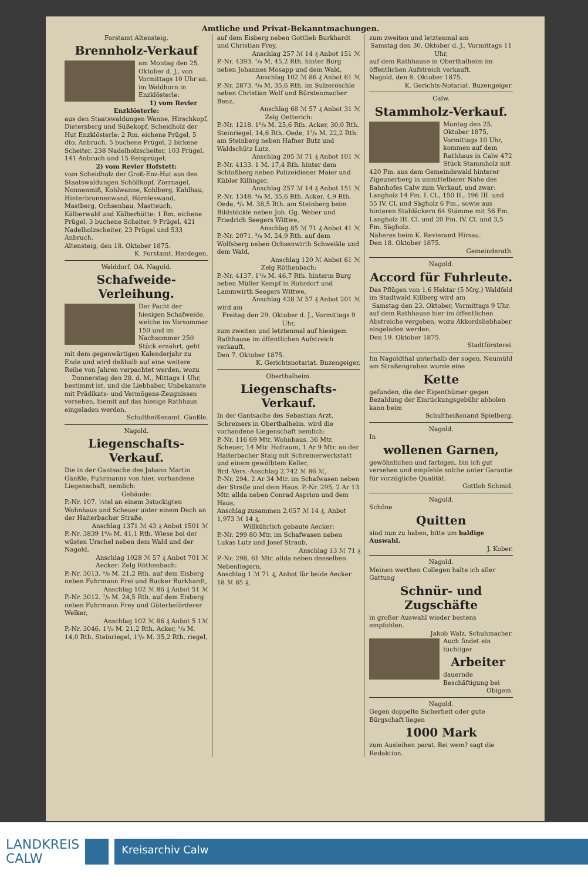Amtliche und Privat-Bekanntmachungen.
Forstamt Altensteig.
Brennholz-Verkauf
am Montag den 25. Oktober d. J., von Vormittags 10 Uhr an, im Waldhorn in Enzklösterle:
1) vom Revier Enzklösterle:
aus den Staatswaldungen Wanne, Hirschkopf, Dietersberg und Süßekopf, Scheidholz der Hut Enzklösterle: 2 Rm. eichene Prügel, 5 dto. Anbruch, 5 buchene Prügel, 2 birkene Scheiter, 238 Nadelholzscheiter, 103 Prügel, 141 Anbruch und 15 Reisprügel;
2) vom Revier Hofstett:
vom Scheidholz der Groß-Enz-Hut aus den Staatswaldungen Schöllkopf, Zörrnagel, Nonnenmiß, Kohlwanne, Kohlberg, Kahlhau, Hinterbronnenwand, Hörnleswand, Mastberg, Ochsenhau, Mastteuch, Kälberwald und Kälberhütte: 1 Rm. eichene Prügel, 3 buchene Scheiter, 9 Prügel, 421 Nadelholzscheiter, 23 Prügel und 533 Anbruch.
Altensteig, den 18. Oktober 1875.
K. Forstamt. Herdegen.
Walddorf, OA. Nagold.
Schafweide-Verleihung.
Der Pacht der hiesigen Schafweide, welche im Vorsommer 150 und im Nachsommer 250 Stück ernährt, geht mit dem gegenwärtigen Kalenderjahr zu Ende und wird deßhalb auf eine weitere Reihe von Jahren verpachtet werden, wozu
Donnerstag den 28. d. M., Mittags 1 Uhr,
bestimmt ist, und die Liebhaber, Unbekannte mit Prädikats- und Vermögens-Zeugnissen versehen, hiemit auf das hiesige Rathhaus eingeladen werden.
Schultheißenamt. Gänßle.
Nagold.
Liegenschafts-Verkauf.
Die in der Gantsache des Johann Martin Gänßle, Fuhrmanns von hier, vorhandene Liegenschaft, nemlich:
Gebäude:
P.-Nr. 107. ¼tel an einem 3stockigten Wohnhaus und Scheuer unter einem Dach an der Haiterbacher Straße,
Anschlag 1371 ℳ 43 ₰ Anbot 1501 ℳ
P.-Nr. 3839 1⁶/₈ M. 41,1 Rth. Wiese bei der wüsten Urschel neben dem Wald und der Nagold,
Anschlag 1028 ℳ 57 ₰ Anbot 701 ℳ
Aecker: Zelg Röthenbach:
P.-Nr. 3013. ⁶/₈ M. 21,2 Rth. auf dem Eisberg neben Fuhrmann Frei und Bucker Burkhardt,
Anschlag 102 ℳ 86 ₰ Anbot 51 ℳ
P.-Nr. 3012. ⁷/₈ M. 24,5 Rth. auf dem Eisberg neben Fuhrmann Frey und Güterbeförderer Welker,
Anschlag 102 ℳ 86 ₰ Anbot 5 1ℳ
P.-Nr. 3046. 1³/₈ M. 21,2 Rth. Acker, ⁵/₈ M. 14,0 Rth. Steinriegel, 1³/₈ M. 35,2 Rth. riegel,
auf dem Eisberg neben Gottlieb Burkhardt und Christian Frey,
Anschlag 257 ℳ 14 ₰ Anbot 151 ℳ
P.-Nr. 4393. ⁷/₈ M. 45,2 Rth. hinter Burg neben Johannes Mosapp und dem Wald,
Anschlag 102 ℳ 86 ₰ Anbot 61 ℳ
P.-Nr. 2873. ⁴/₈ M. 35,6 Rth. im Sulzeröschle neben Christian Wolf und Bürstenmacher Benz,
Anschlag 68 ℳ 57 ₰ Anbot 31 ℳ
Zelg Oetterich:
P.-Nr. 1218. 1⁶/₈ M. 25,6 Rth. Acker, 30,0 Rth. Steinriegel, 14,6 Rth. Oede, 1⁷/₈ M. 22,2 Rth. am Steinberg neben Hafner Butz und Waldschütz Lutz,
Anschlag 205 ℳ 71 ₰ Anbot 101 ℳ
P.-Nr. 4133. 1 M. 17,4 Rth. hinter dem Schloßberg neben Polizeidiener Maier und Kübler Killinger,
Anschlag 257 ℳ 14 ₰ Anbot 151 ℳ
P.-Nr. 1348. ⁴/₈ M. 35,6 Rth. Acker, 4,9 Rth. Oede, ⁴/₈ M. 38,5 Rth. am Steinberg beim Bildstöckle neben Joh. Gg. Weber und Friedrich Seegers Wittwe,
Anschlag 85 ℳ 71 ₰ Anbot 41 ℳ
P.-Nr. 2071. ³/₈ M. 24,9 Rth. auf dem Wolfsberg neben Ochsenwirth Schweikle und dem Wald,
Anschlag 120 ℳ Anbot 61 ℳ
Zelg Röthenbach:
P.-Nr. 4137. 1¹/₈ M. 46,7 Rth. hinterm Burg neben Müller Kempf in Rohrdorf und Lammwirth Seegers Wittwe,
Anschlag 428 ℳ 57 ₰ Anbot 201 ℳ
wird am
Freitag den 29. Oktober d. J., Vormittags 9 Uhr,
zum zweiten und letztenmal auf hiesigem Rathhause im öffentlichen Aufstreich verkauft.
Den 7. Oktober 1875.
K. Gerichtsnotariat. Buzengeiger.
Oberthalheim.
Liegenschafts-Verkauf.
In der Gantsache des Sebastian Arzt, Schreiners in Oberthalheim, wird die vorhandene Liegenschaft nemlich:
P.-Nr. 116 69 Mtr. Wohnhaus, 36 Mtr. Scheuer, 14 Mtr. Hofraum, 1 Ar 9 Mtr. an der Haiterbacher Staig mit Schreinerwerkstatt und einem gewölbtem Keller,
Brd.-Vers.-Anschlag 2,742 ℳ 86 ℳ,
P.-Nr. 294, 2 Ar 34 Mtr. im Schafwasen neben der Straße und dem Haus. P.-Nr. 295, 2 Ar 13 Mtr. allda neben Conrad Asprion und dem Haus,
Anschlag zusammen 2,057 ℳ 14 ₰, Anbot 1,973 ℳ 14 ₰,
Willkührlich gebaute Aecker:
P.-Nr. 299 80 Mtr. im Schafwasen neben Lukas Lutz und Josef Straub,
Anschlag 13 ℳ 71 ₰
P.-Nr. 298, 61 Mtr. allda neben denselben Nebenliegern,
Anschlag 1 ℳ 71 ₰, Anbot für beide Aecker 18 ℳ 85 ₰,
zum zweiten und letztenmal am
Samstag den 30. Oktober d. J., Vormittags 11 Uhr,
auf dem Rathhause in Oberthalheim im öffentlichen Aufstreich verkauft.
Nagold, den 8. Oktober 1875.
K. Gerichts-Notariat. Buzengeiger.
Calw.
Stammholz-Verkauf.
Montag den 25. Oktober 1875, Vormittags 10 Uhr, kommen auf dem Rathhaus in Calw 472 Stück Stammholz mit 420 Fm. aus dem Gemeindewald hinterer Zigeunerberg in unmittelbarer Nähe des Bahnhofes Calw zum Verkauf, und zwar:
Langholz 14 Fm. I. Cl., 150 II., 196 III. und 55 IV. Cl. und Sägholz 6 Fm., sowie aus hinteren Stahläckern 64 Stämme mit 56 Fm. Langholz III. Cl. und 20 Fm. IV. Cl. und 3,5 Fm. Sägholz.
Näheres beim K. Revieramt Hirsau.
Den 18. Oktober 1875.
Gemeinderath.
Nagold.
Accord für Fuhrleute.
Das Pflügen von 1,6 Hektar (5 Mrg.) Waldfeld im Stadtwald Killberg wird am
Samstag den 23. Oktober, Vormittags 9 Uhr,
auf dem Rathhause hier im öffentlichen Abstreiche vergeben, wozu Akkordsliebhaber eingeladen werden.
Den 19. Oktober 1875.
Stadtförsterei.
Im Nagoldthal unterhalb der sogen. Neumühl am Straßengraben wurde eine
Kette
gefunden, die der Eigenthümer gegen Bezahlung der Einrückungsgebühr abholen kann beim
Schultheißenamt Spielberg.
Nagold.
In
wollenen Garnen,
gewöhnlichen und farbigen, bin ich gut versehen und empfehle solche unter Garantie für vorzügliche Qualität.
Gottlob Schmid.
Nagold.
Schöne
Quitten
sind nun zu haben, bitte um baldige Auswahl.
J. Kober.
Nagold.
Meinen werthen Collegen halte ich aller Gattung
Schnür- und Zugschäfte
in großer Auswahl wieder bestens empfohlen.
Jakob Walz, Schuhmacher.
Auch findet ein tüchtiger
Arbeiter
dauernde Beschäftigung bei
Obigem.
Nagold.
Gegen doppelte Sicherheit oder gute Bürgschaft liegen
1000 Mark
zum Ausleihen parat. Bei wem? sagt die Redaktion.
LANDKREIS
CALW
Kreisarchiv Calw